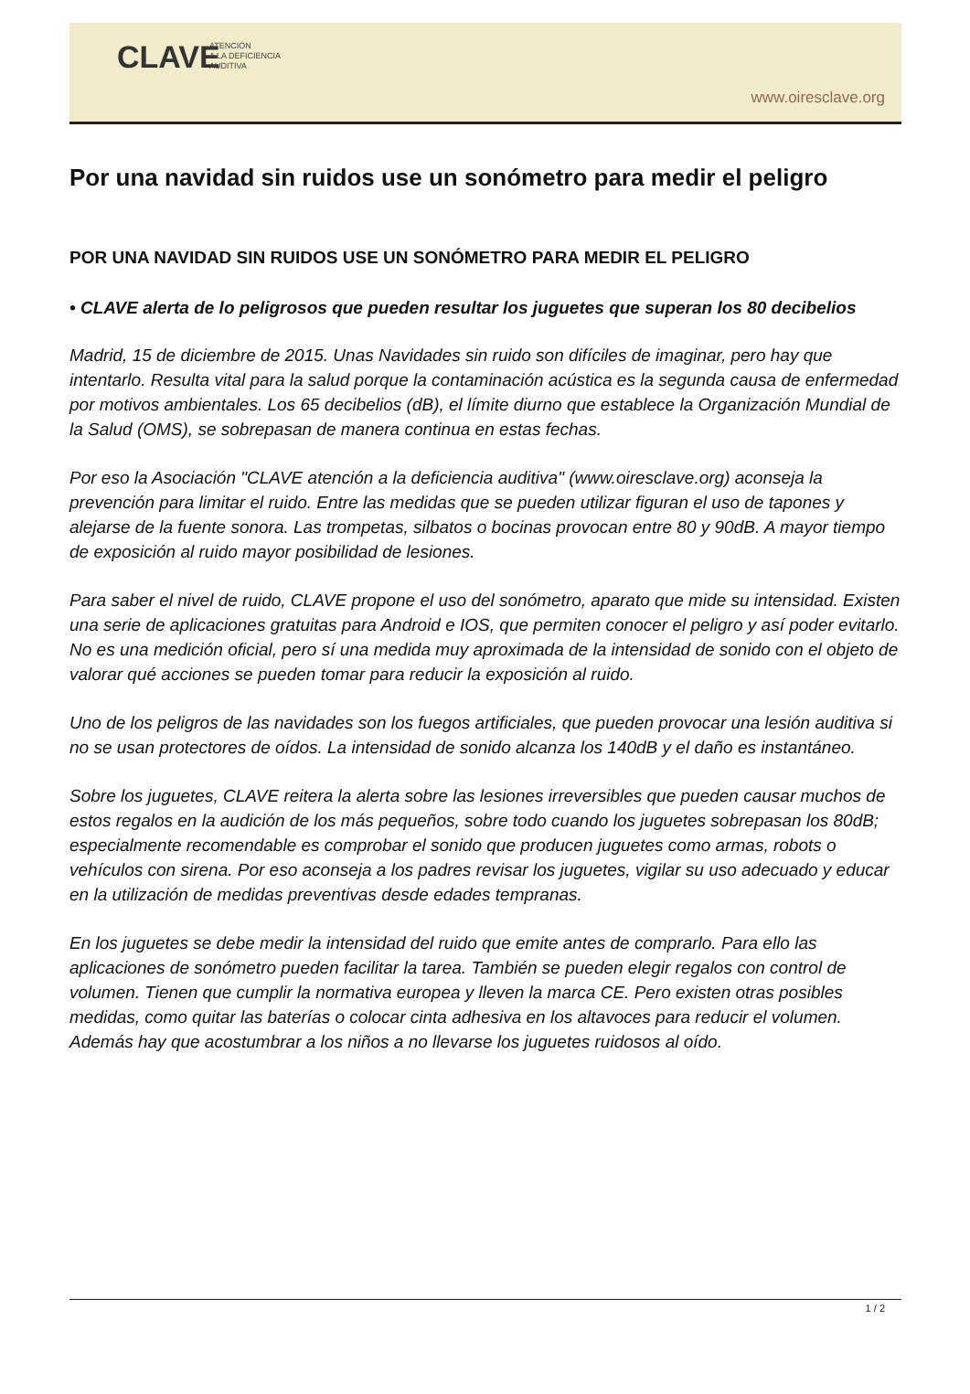CLAVE
ATENCIÓN
A LA DEFICIENCIA
AUDITIVA
www.oiresclave.org
Por una navidad sin ruidos use un sonómetro para medir el peligro
POR UNA NAVIDAD SIN RUIDOS USE UN SONÓMETRO PARA MEDIR EL PELIGRO
• CLAVE alerta de lo peligrosos que pueden resultar los juguetes que superan los 80 decibelios
Madrid, 15 de diciembre de 2015. Unas Navidades sin ruido son difíciles de imaginar, pero hay que intentarlo. Resulta vital para la salud porque la contaminación acústica es la segunda causa de enfermedad por motivos ambientales. Los 65 decibelios (dB), el límite diurno que establece la Organización Mundial de la Salud (OMS), se sobrepasan de manera continua en estas fechas.
Por eso la Asociación "CLAVE atención a la deficiencia auditiva" (www.oiresclave.org) aconseja la prevención para limitar el ruido. Entre las medidas que se pueden utilizar figuran el uso de tapones y alejarse de la fuente sonora. Las trompetas, silbatos o bocinas provocan entre 80 y 90dB. A mayor tiempo de exposición al ruido mayor posibilidad de lesiones.
Para saber el nivel de ruido, CLAVE propone el uso del sonómetro, aparato que mide su intensidad. Existen una serie de aplicaciones gratuitas para Android e IOS, que permiten conocer el peligro y así poder evitarlo. No es una medición oficial, pero sí una medida muy aproximada de la intensidad de sonido con el objeto de valorar qué acciones se pueden tomar para reducir la exposición al ruido.
Uno de los peligros de las navidades son los fuegos artificiales, que pueden provocar una lesión auditiva si no se usan protectores de oídos. La intensidad de sonido alcanza los 140dB y el daño es instantáneo.
Sobre los juguetes, CLAVE reitera la alerta sobre las lesiones irreversibles que pueden causar muchos de estos regalos en la audición de los más pequeños, sobre todo cuando los juguetes sobrepasan los 80dB; especialmente recomendable es comprobar el sonido que producen juguetes como armas, robots o vehículos con sirena. Por eso aconseja a los padres revisar los juguetes, vigilar su uso adecuado y educar en la utilización de medidas preventivas desde edades tempranas.
En los juguetes se debe medir la intensidad del ruido que emite antes de comprarlo. Para ello las aplicaciones de sonómetro pueden facilitar la tarea. También se pueden elegir regalos con control de volumen. Tienen que cumplir la normativa europea y lleven la marca CE. Pero existen otras posibles medidas, como quitar las baterías o colocar cinta adhesiva en los altavoces para reducir el volumen. Además hay que acostumbrar a los niños a no llevarse los juguetes ruidosos al oído.
1 / 2